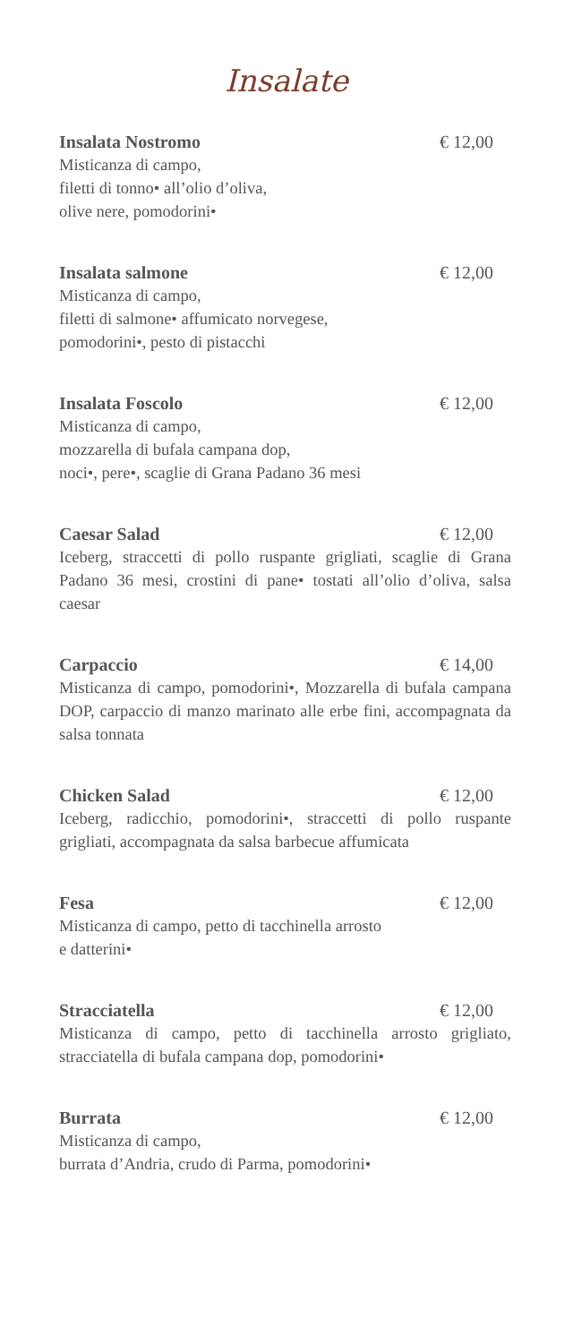Insalate
Insalata Nostromo € 12,00
Misticanza di campo,
filetti di tonno• all’olio d’oliva,
olive nere, pomodorini•
Insalata salmone € 12,00
Misticanza di campo,
filetti di salmone• affumicato norvegese,
pomodorini•, pesto di pistacchi
Insalata Foscolo € 12,00
Misticanza di campo,
mozzarella di bufala campana dop,
noci•, pere•, scaglie di Grana Padano 36 mesi
Caesar Salad € 12,00
Iceberg, straccetti di pollo ruspante grigliati, scaglie di Grana Padano 36 mesi, crostini di pane• tostati all’olio d’oliva, salsa caesar
Carpaccio € 14,00
Misticanza di campo, pomodorini•, Mozzarella di bufala campana DOP, carpaccio di manzo marinato alle erbe fini, accompagnata da salsa tonnata
Chicken Salad € 12,00
Iceberg, radicchio, pomodorini•, straccetti di pollo ruspante grigliati, accompagnata da salsa barbecue affumicata
Fesa € 12,00
Misticanza di campo, petto di tacchinella arrosto
e datterini•
Stracciatella € 12,00
Misticanza di campo, petto di tacchinella arrosto grigliato, stracciatella di bufala campana dop, pomodorini•
Burrata € 12,00
Misticanza di campo,
burrata d’Andria, crudo di Parma, pomodorini•